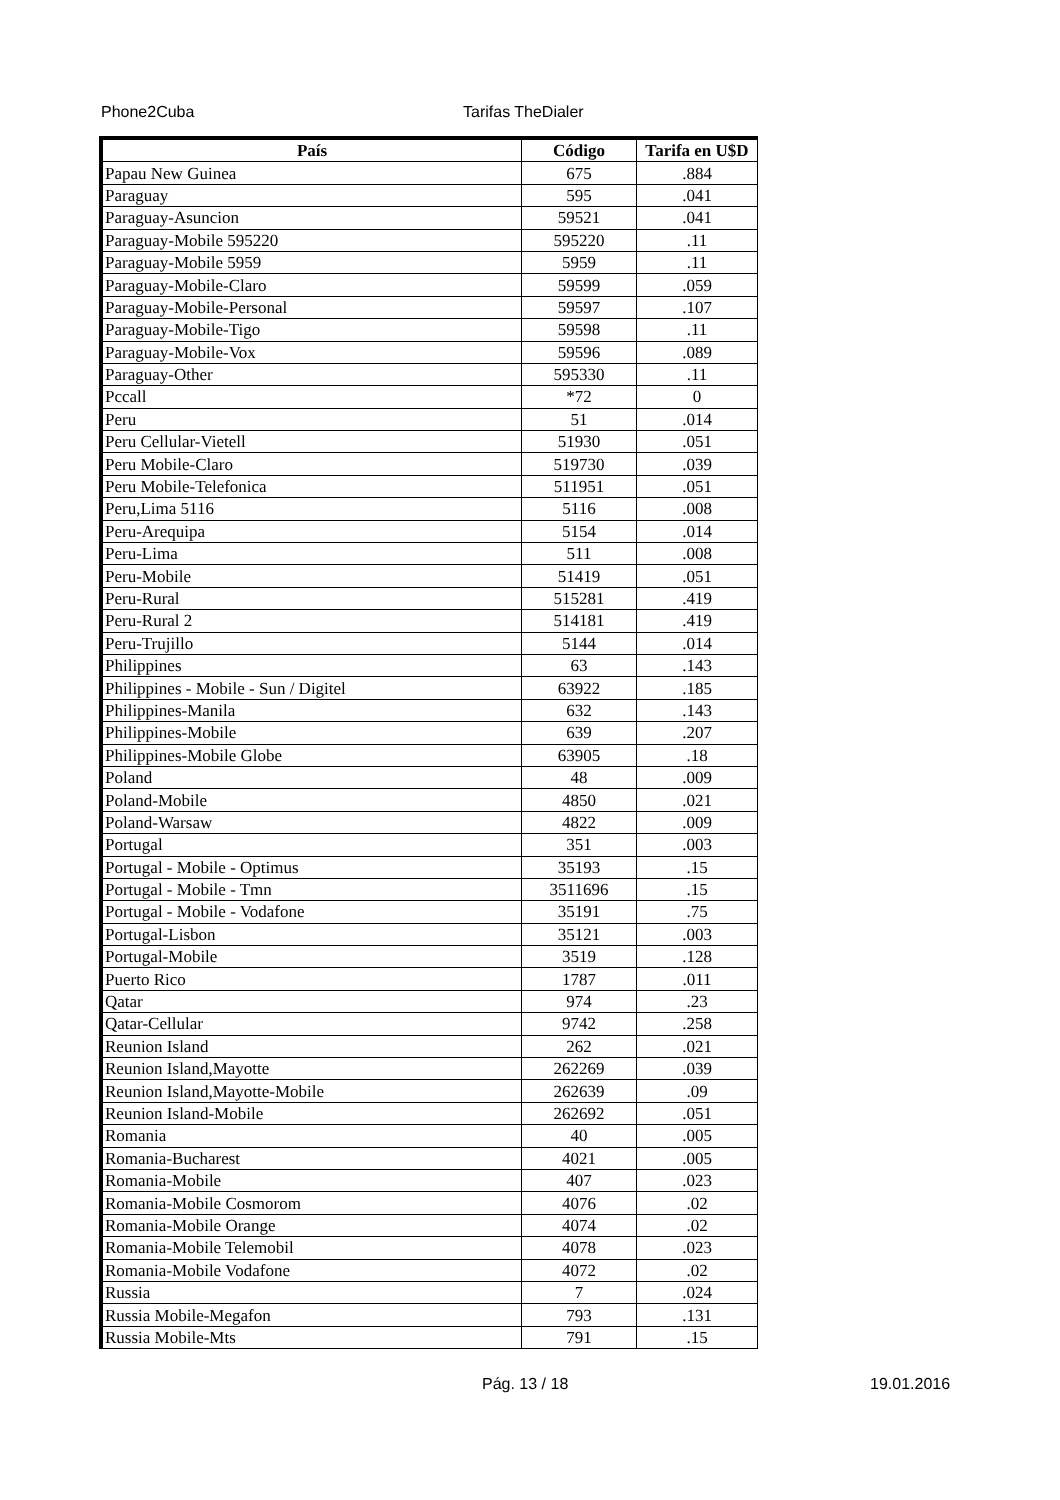Phone2Cuba Tarifas TheDialer
| País | Código | Tarifa en U$D |
| --- | --- | --- |
| Papau New Guinea | 675 | .884 |
| Paraguay | 595 | .041 |
| Paraguay-Asuncion | 59521 | .041 |
| Paraguay-Mobile 595220 | 595220 | .11 |
| Paraguay-Mobile 5959 | 5959 | .11 |
| Paraguay-Mobile-Claro | 59599 | .059 |
| Paraguay-Mobile-Personal | 59597 | .107 |
| Paraguay-Mobile-Tigo | 59598 | .11 |
| Paraguay-Mobile-Vox | 59596 | .089 |
| Paraguay-Other | 595330 | .11 |
| Pccall | *72 | 0 |
| Peru | 51 | .014 |
| Peru Cellular-Vietell | 51930 | .051 |
| Peru Mobile-Claro | 519730 | .039 |
| Peru Mobile-Telefonica | 511951 | .051 |
| Peru,Lima 5116 | 5116 | .008 |
| Peru-Arequipa | 5154 | .014 |
| Peru-Lima | 511 | .008 |
| Peru-Mobile | 51419 | .051 |
| Peru-Rural | 515281 | .419 |
| Peru-Rural 2 | 514181 | .419 |
| Peru-Trujillo | 5144 | .014 |
| Philippines | 63 | .143 |
| Philippines - Mobile - Sun / Digitel | 63922 | .185 |
| Philippines-Manila | 632 | .143 |
| Philippines-Mobile | 639 | .207 |
| Philippines-Mobile Globe | 63905 | .18 |
| Poland | 48 | .009 |
| Poland-Mobile | 4850 | .021 |
| Poland-Warsaw | 4822 | .009 |
| Portugal | 351 | .003 |
| Portugal - Mobile - Optimus | 35193 | .15 |
| Portugal - Mobile - Tmn | 3511696 | .15 |
| Portugal - Mobile - Vodafone | 35191 | .75 |
| Portugal-Lisbon | 35121 | .003 |
| Portugal-Mobile | 3519 | .128 |
| Puerto Rico | 1787 | .011 |
| Qatar | 974 | .23 |
| Qatar-Cellular | 9742 | .258 |
| Reunion Island | 262 | .021 |
| Reunion Island,Mayotte | 262269 | .039 |
| Reunion Island,Mayotte-Mobile | 262639 | .09 |
| Reunion Island-Mobile | 262692 | .051 |
| Romania | 40 | .005 |
| Romania-Bucharest | 4021 | .005 |
| Romania-Mobile | 407 | .023 |
| Romania-Mobile Cosmorom | 4076 | .02 |
| Romania-Mobile Orange | 4074 | .02 |
| Romania-Mobile Telemobil | 4078 | .023 |
| Romania-Mobile Vodafone | 4072 | .02 |
| Russia | 7 | .024 |
| Russia Mobile-Megafon | 793 | .131 |
| Russia Mobile-Mts | 791 | .15 |
Pág. 13 / 18 19.01.2016